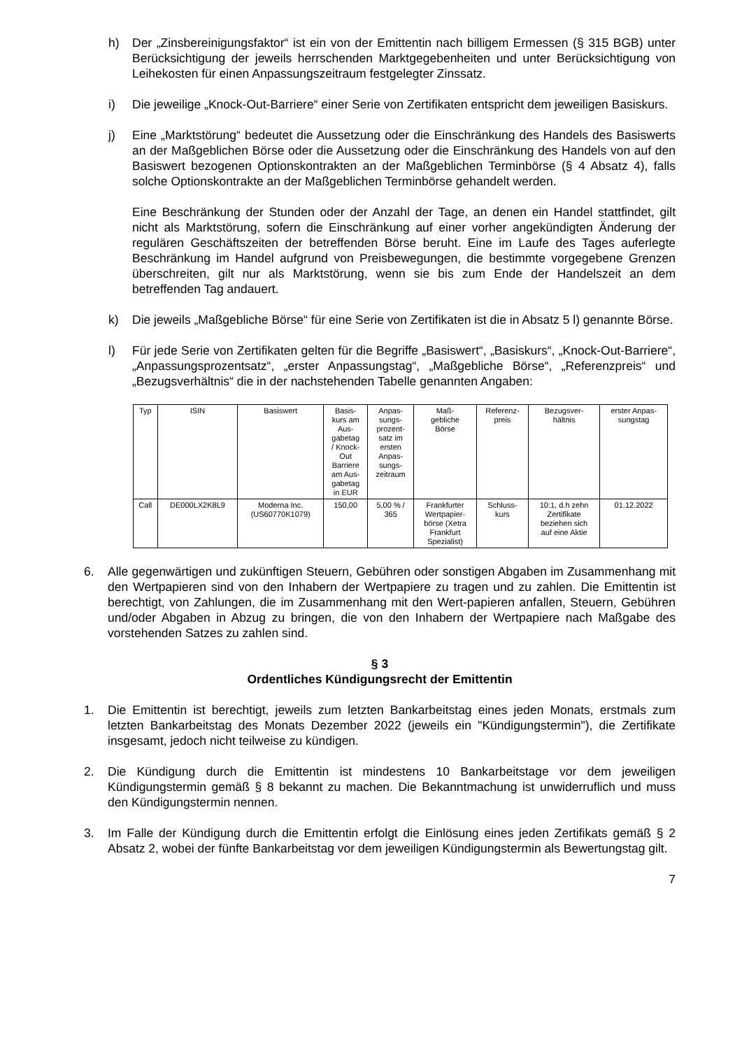h) Der „Zinsbereinigungsfaktor“ ist ein von der Emittentin nach billigem Ermessen (§ 315 BGB) unter Berücksichtigung der jeweils herrschenden Marktgegebenheiten und unter Berücksichtigung von Leihekosten für einen Anpassungszeitraum festgelegter Zinssatz.
i) Die jeweilige „Knock-Out-Barriere“ einer Serie von Zertifikaten entspricht dem jeweiligen Basiskurs.
j) Eine „Marktstörung“ bedeutet die Aussetzung oder die Einschränkung des Handels des Basiswerts an der Maßgeblichen Börse oder die Aussetzung oder die Einschränkung des Handels von auf den Basiswert bezogenen Optionskontrakten an der Maßgeblichen Terminbörse (§ 4 Absatz 4), falls solche Optionskontrakte an der Maßgeblichen Terminbörse gehandelt werden.
Eine Beschränkung der Stunden oder der Anzahl der Tage, an denen ein Handel stattfindet, gilt nicht als Marktstörung, sofern die Einschränkung auf einer vorher angekündigten Änderung der regulären Geschäftszeiten der betreffenden Börse beruht. Eine im Laufe des Tages auferlegte Beschränkung im Handel aufgrund von Preisbewegungen, die bestimmte vorgegebene Grenzen überschreiten, gilt nur als Marktstörung, wenn sie bis zum Ende der Handelszeit an dem betreffenden Tag andauert.
k) Die jeweils „Maßgebliche Börse“ für eine Serie von Zertifikaten ist die in Absatz 5 l) genannte Börse.
l) Für jede Serie von Zertifikaten gelten für die Begriffe „Basiswert“, „Basiskurs“, „Knock-Out-Barriere“, „Anpassungsprozentsatz“, „erster Anpassungstag“, „Maßgebliche Börse“, „Referenzpreis“ und „Bezugsverhältnis“ die in der nachstehenden Tabelle genannten Angaben:
| Typ | ISIN | Basiswert | Basis- kurs am Aus- gabetag / Knock- Out Barriere am Aus- gabetag in EUR | Anpas- sungs- prozent- satz im ersten Anpas- sungs- zeitraum | Maß- gebliche Börse | Referenz- preis | Bezugsver- hältnis | erster Anpas- sungstag |
| --- | --- | --- | --- | --- | --- | --- | --- | --- |
| Call | DE000LX2K8L9 | Moderna Inc. (US60770K1079) | 150,00 | 5,00 % / 365 | Frankfurter Wertpapier- börse (Xetra Frankfurt Spezialist) | Schluss- kurs | 10:1, d.h zehn Zertifikate beziehen sich auf eine Aktie | 01.12.2022 |
6. Alle gegenwärtigen und zukünftigen Steuern, Gebühren oder sonstigen Abgaben im Zusammenhang mit den Wertpapieren sind von den Inhabern der Wertpapiere zu tragen und zu zahlen. Die Emittentin ist berechtigt, von Zahlungen, die im Zusammenhang mit den Wert-papieren anfallen, Steuern, Gebühren und/oder Abgaben in Abzug zu bringen, die von den Inhabern der Wertpapiere nach Maßgabe des vorstehenden Satzes zu zahlen sind.
§ 3
Ordentliches Kündigungsrecht der Emittentin
1. Die Emittentin ist berechtigt, jeweils zum letzten Bankarbeitstag eines jeden Monats, erstmals zum letzten Bankarbeitstag des Monats Dezember 2022 (jeweils ein "Kündigungstermin"), die Zertifikate insgesamt, jedoch nicht teilweise zu kündigen.
2. Die Kündigung durch die Emittentin ist mindestens 10 Bankarbeitstage vor dem jeweiligen Kündigungstermin gemäß § 8 bekannt zu machen. Die Bekanntmachung ist unwiderruflich und muss den Kündigungstermin nennen.
3. Im Falle der Kündigung durch die Emittentin erfolgt die Einlösung eines jeden Zertifikats gemäß § 2 Absatz 2, wobei der fünfte Bankarbeitstag vor dem jeweiligen Kündigungstermin als Bewertungstag gilt.
7